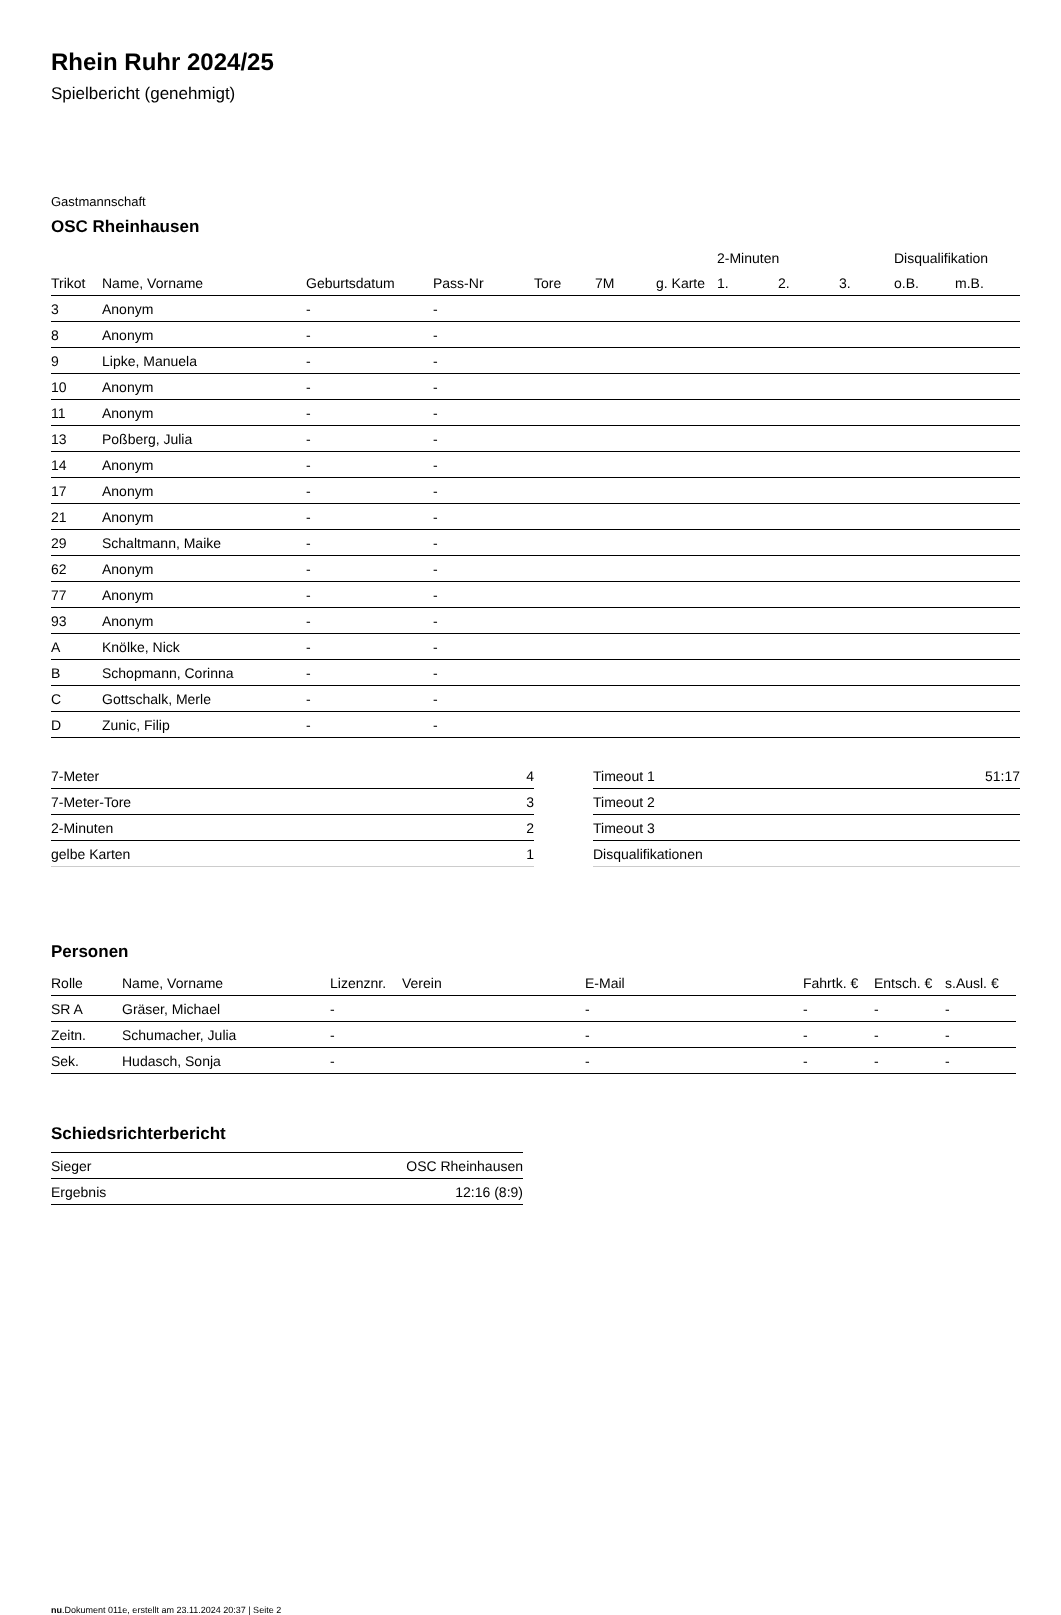Rhein Ruhr 2024/25
Spielbericht (genehmigt)
Gastmannschaft
OSC Rheinhausen
| | | | | | | | 2-Minuten | | | Disqualifikation | |
| --- | --- | --- | --- | --- | --- | --- | --- | --- | --- | --- | --- |
| Trikot | Name, Vorname | Geburtsdatum | Pass-Nr | Tore | 7M | g. Karte | 1. | 2. | 3. | o.B. | m.B. |
| 3 | Anonym | - | - | | | | | | | | |
| 8 | Anonym | - | - | | | | | | | | |
| 9 | Lipke, Manuela | - | - | | | | | | | | |
| 10 | Anonym | - | - | | | | | | | | |
| 11 | Anonym | - | - | | | | | | | | |
| 13 | Poßberg, Julia | - | - | | | | | | | | |
| 14 | Anonym | - | - | | | | | | | | |
| 17 | Anonym | - | - | | | | | | | | |
| 21 | Anonym | - | - | | | | | | | | |
| 29 | Schaltmann, Maike | - | - | | | | | | | | |
| 62 | Anonym | - | - | | | | | | | | |
| 77 | Anonym | - | - | | | | | | | | |
| 93 | Anonym | - | - | | | | | | | | |
| A | Knölke, Nick | - | - | | | | | | | | |
| B | Schopmann, Corinna | - | - | | | | | | | | |
| C | Gottschalk, Merle | - | - | | | | | | | | |
| D | Zunic, Filip | - | - | | | | | | | | |
| 7-Meter | 4 |
| 7-Meter-Tore | 3 |
| 2-Minuten | 2 |
| gelbe Karten | 1 |
| Timeout 1 | 51:17 |
| Timeout 2 | |
| Timeout 3 | |
| Disqualifikationen | |
Personen
| Rolle | Name, Vorname | Lizenznr. | Verein | E-Mail | Fahrtk. € | Entsch. € | s.Ausl. € |
| --- | --- | --- | --- | --- | --- | --- | --- |
| SR A | Gräser, Michael | - | | - | - | - | - |
| Zeitn. | Schumacher, Julia | - | | - | - | - | - |
| Sek. | Hudasch, Sonja | - | | - | - | - | - |
Schiedsrichterbericht
| Sieger | OSC Rheinhausen |
| Ergebnis | 12:16 (8:9) |
nu.Dokument 011e, erstellt am 23.11.2024 20:37 | Seite 2